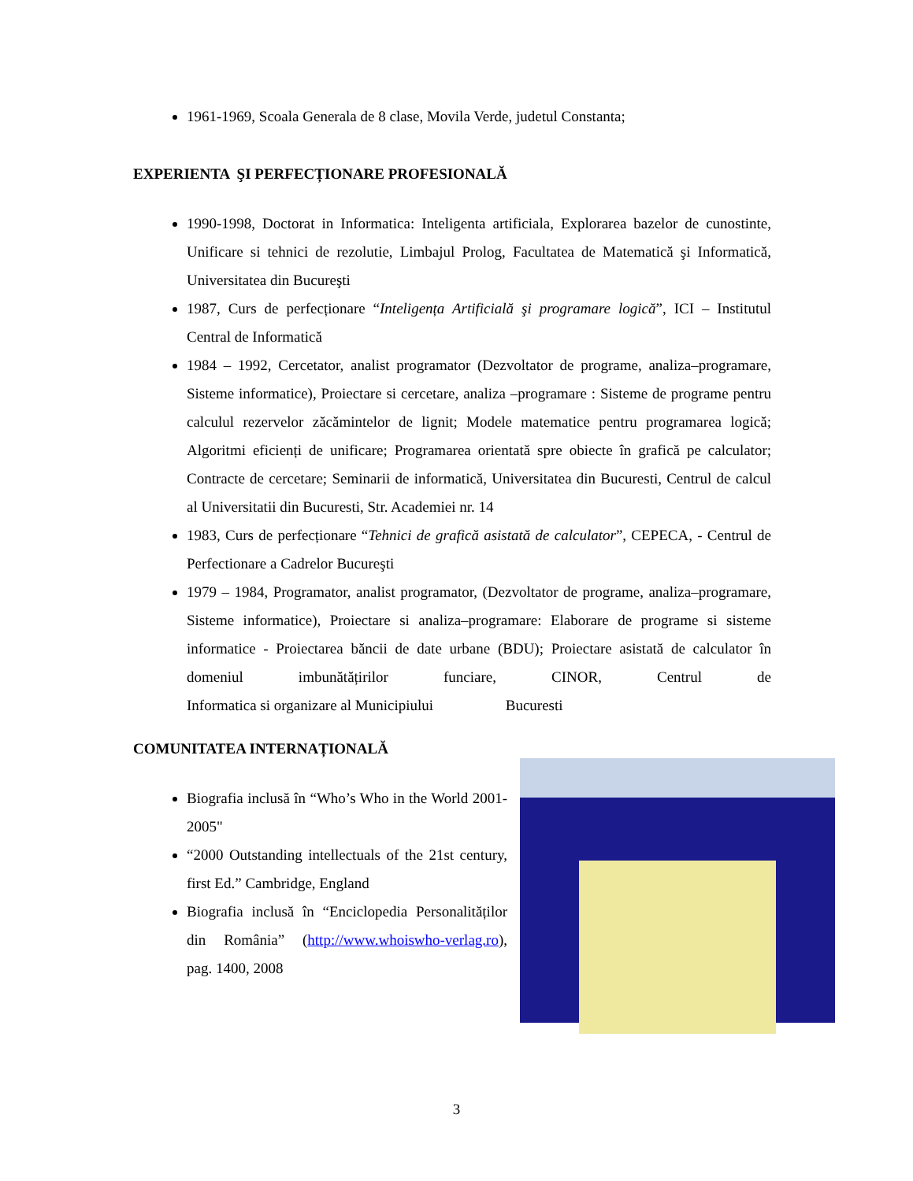1961-1969, Scoala Generala de 8 clase, Movila Verde, judetul Constanta;
EXPERIENTA ŞI PERFECȚIONARE PROFESIONALĂ
1990-1998, Doctorat in Informatica: Inteligenta artificiala, Explorarea bazelor de cunostinte, Unificare si tehnici de rezolutie, Limbajul Prolog, Facultatea de Matematică şi Informatică, Universitatea din Bucureşti
1987, Curs de perfecționare “Inteligența Artificială şi programare logică”, ICI – Institutul Central de Informatică
1984 – 1992, Cercetator, analist programator (Dezvoltator de programe, analiza–programare, Sisteme informatice), Proiectare si cercetare, analiza –programare : Sisteme de programe pentru calculul rezervelor zăcămintelor de lignit; Modele matematice pentru programarea logică; Algoritmi eficienți de unificare; Programarea orientată spre obiecte în grafică pe calculator; Contracte de cercetare; Seminarii de informatică, Universitatea din Bucuresti, Centrul de calcul al Universitatii din Bucuresti, Str. Academiei nr. 14
1983, Curs de perfecționare “Tehnici de grafică asistată de calculator”, CEPECA, - Centrul de Perfectionare a Cadrelor Bucureşti
1979 – 1984, Programator, analist programator, (Dezvoltator de programe, analiza–programare, Sisteme informatice), Proiectare si analiza–programare: Elaborare de programe si sisteme informatice - Proiectarea băncii de date urbane (BDU); Proiectare asistată de calculator în domeniul imbunătățirilor funciare, CINOR, Centrul de Informatica si organizare al Municipiului Bucuresti
COMUNITATEA INTERNAȚIONALĂ
Biografia inclusă în “Who’s Who in the World 2001-2005"
“2000 Outstanding intellectuals of the 21st century, first Ed.” Cambridge, England
Biografia inclusă în “Enciclopedia Personalităților din România” (http://www.whoiswho-verlag.ro), pag. 1400, 2008
3